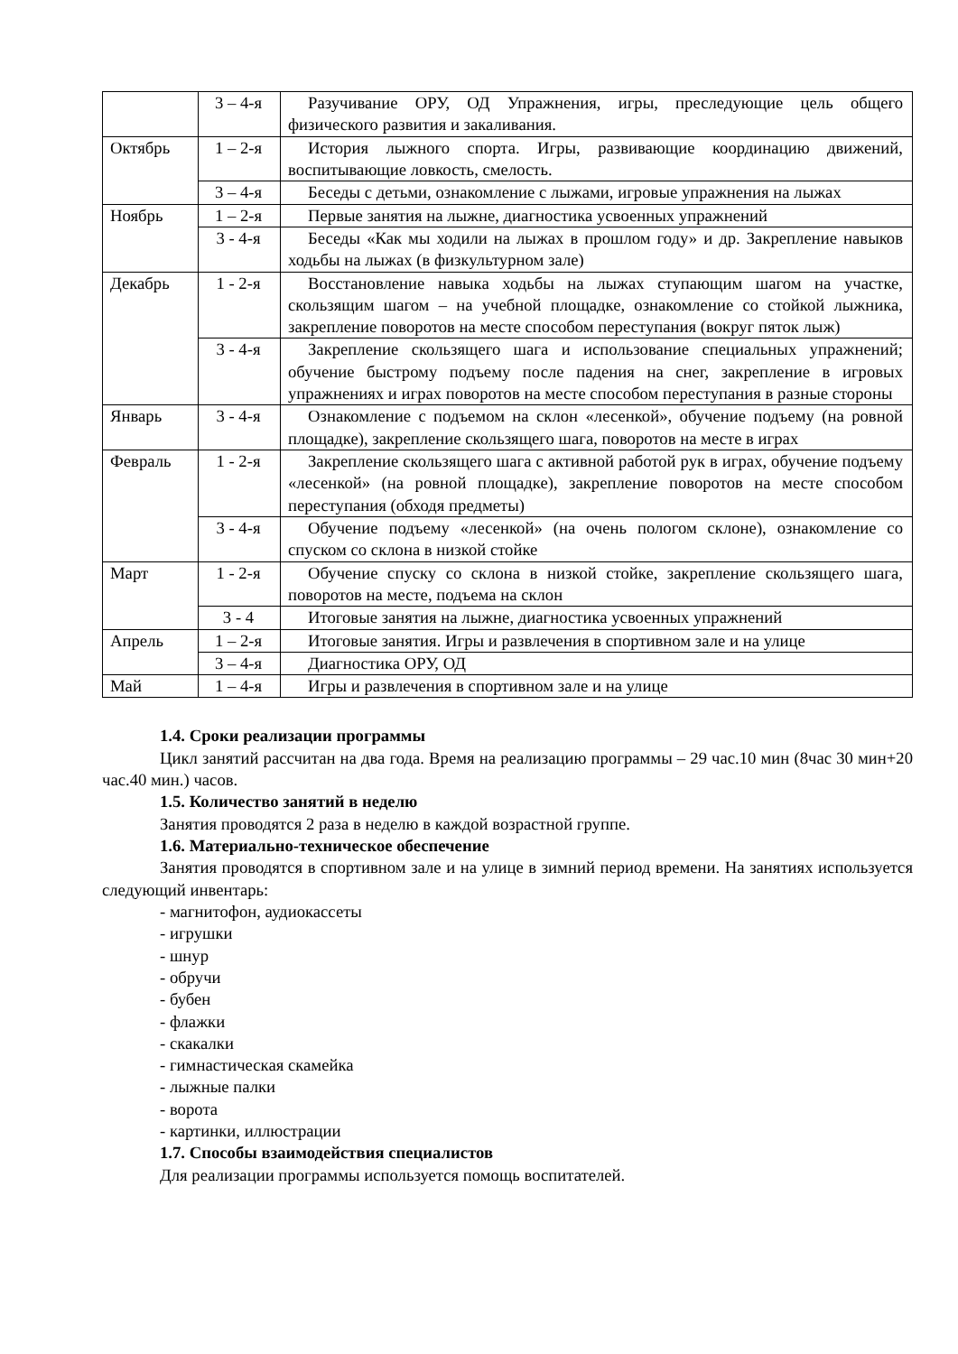| | 3 – 4-я | Разучивание ОРУ, ОД Упражнения, игры, преследующие цель общего физического развития и закаливания. |
| Октябрь | 1 – 2-я | История лыжного спорта. Игры, развивающие координацию движений, воспитывающие ловкость, смелость. |
| | 3 – 4-я | Беседы с детьми, ознакомление с лыжами, игровые упражнения на лыжах |
| Ноябрь | 1 – 2-я | Первые занятия на лыжне, диагностика усвоенных упражнений |
| | 3 - 4-я | Беседы «Как мы ходили на лыжах в прошлом году» и др. Закрепление навыков ходьбы на лыжах (в физкультурном зале) |
| Декабрь | 1 - 2-я | Восстановление навыка ходьбы на лыжах ступающим шагом на участке, скользящим шагом – на учебной площадке, ознакомление со стойкой лыжника, закрепление поворотов на месте способом переступания (вокруг пяток лыж) |
| | 3 - 4-я | Закрепление скользящего шага и использование специальных упражнений; обучение быстрому подъему после падения на снег, закрепление в игровых упражнениях и играх поворотов на месте способом переступания в разные стороны |
| Январь | 3 - 4-я | Ознакомление с подъемом на склон «лесенкой», обучение подъему (на ровной площадке), закрепление скользящего шага, поворотов на месте в играх |
| Февраль | 1 - 2-я | Закрепление скользящего шага с активной работой рук в играх, обучение подъему «лесенкой» (на ровной площадке), закрепление поворотов на месте способом переступания (обходя предметы) |
| | 3 - 4-я | Обучение подъему «лесенкой» (на очень пологом склоне), ознакомление со спуском со склона в низкой стойке |
| Март | 1 - 2-я | Обучение спуску со склона в низкой стойке, закрепление скользящего шага, поворотов на месте, подъема на склон |
| | 3 - 4 | Итоговые занятия на лыжне, диагностика усвоенных упражнений |
| Апрель | 1 – 2-я | Итоговые занятия. Игры и развлечения в спортивном зале и на улице |
| | 3 – 4-я | Диагностика ОРУ, ОД |
| Май | 1 – 4-я | Игры и развлечения в спортивном зале и на улице |
1.4. Сроки реализации программы
Цикл занятий рассчитан на два года. Время на реализацию программы – 29 час.10 мин (8час 30 мин+20 час.40 мин.) часов.
1.5. Количество занятий в неделю
Занятия проводятся 2 раза в неделю в каждой возрастной группе.
1.6. Материально-техническое обеспечение
Занятия проводятся в спортивном зале и на улице в зимний период времени. На занятиях используется следующий инвентарь:
- магнитофон, аудиокассеты
- игрушки
- шнур
- обручи
- бубен
- флажки
- скакалки
- гимнастическая скамейка
- лыжные палки
- ворота
- картинки, иллюстрации
1.7. Способы взаимодействия специалистов
Для реализации программы используется помощь воспитателей.